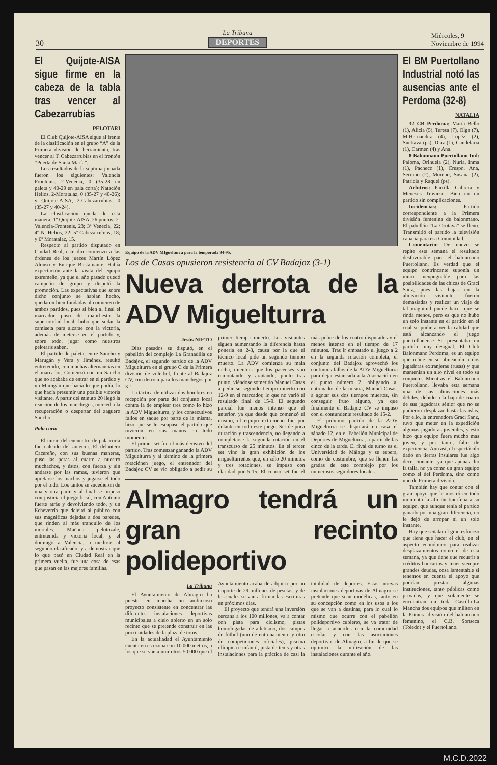30
La Tribuna
DEPORTES
Miércoles, 9
Noviembre de 1994
El Quijote-AISA sigue firme en la cabeza de la tabla tras vencer al Cabezarrubias
PELOTARI
El Club Quijote-AISA sigue al frente de la clasificación en el grupo “A” de la Primera división de herramienta, tras vencer al T. Cabezarrubias en el frontón “Puerta de Santa María”.
Los resultados de la séptima jornada fueron los siguientes: Valencia Frontenis, 2-Venecia, 0 (35-28 en paleta y 40-29 en pala corta); Natación Helios, 2-Moratalaz, 0 (35-27 y 40-26); y Quijote-AISA, 2-Cabezarrubias, 0 (35-27 y 40-24).
La clasificación queda de esta manera: 1º Quijote-AISA, 26 puntos; 2º Valencia-Frontenis, 23; 3º Venecia, 22; 4º N. Helios, 22; 5º Cabezarrubias, 18; y 6º Moratalaz, 15.
Respecto al partido disputado en Ciudad Real, este dio comienzo a las órdenes de los jueces Martín López Alonso y Enrique Bustamante. Había expectación ante la visita del equipo extremeño, ya que el año pasado quedó campeón de grupo y disputó la promoción. Las expectativas que sobre dicho conjunto se habían hecho, quedaron bien fundadas al comienzo de ambos partidos, pues si bien al final el marcador puso de manifiesto la superioridad local, hubo que sudar la camiseta para alzarse con la victoria, además de meterse en el partido y, sobre todo, jugar como nuestros pelotaris saben.
El partido de paleta, entre Sancho y Marugán y Vera y Jiménez, resultó entretenido, con muchas alternancias en el marcador. Comenzó con un Sancho que no acababa de entrar en el partido y un Marugán que hacía lo que podía, lo que hacía presumir una posible victoria visitante. A partir del minuto 20 llegó la reacción de los manchegos, merced a la recuperación o despertar del zaguero Sancho.
Pala corta
El inicio del encuentro de pala corta fue calcado del anterior. El delantero Cacereño, con sus buenas maneras, puso las peras al cuarto a nuestro muchachos, y éstos, con fuerza y sin andarse por las ramas, tuvieron que apretarse los machos y jugarse el todo por el todo. Los tantos se sucedieron de una y otra parte y al final se impuso con justicia el juego local, con Antonio fuerte atrás y devolviendo todo, y un Echeverría que deleitó al público con sus magníficas dejadas a dos paredes, que rinden al más tranquilo de los mortales. Mañana pelotozale, entretenida y victoria local, y el domingo a Valencia, a medirse al segundo clasificado, y a demostrar que lo que pasó en Ciudad Real en la primera vuelta, fue una cosa de esas que pasan en las mejores familias.
Equipo de la ADV MIguelturra para la temporada 94-95.
Los de Casas opusieron resistencia al CV Badajoz (3-1)
Nueva derrota de la ADV Miguelturra
Jesús NIETO
Días pasados se disputó, en el pabellón del complejo La Granadilla de Badajoz, el segundo partido de la ADV Miguelturra en el grupo C de la Primera división de voleibol, frente al Badajoz CV, con derrota para los manchegos por 3-1.
La táctica de utilizar dos hombres en recepción por parte del conjunto local contra la de emplear tres como lo hizo la ADV Miguelturra, y los consecutivos fallos en saque por parte de la misma, hizo que se le escapase el partido que tuvieron en sus manos en todo momento.
El primer set fue el más decisivo del partido. Tras comenzar ganando la ADV Miguelturra y al término de la primera rotaciónen juego, el entrenador del Badajoz CV se vio obligado a pedir su primer tiempo muerto. Los visitantes siguen aumentando la diferencia hasta ponerla en 2-8, causa por la que el técnico local pide un segundo tiempo muerto. La ADV comienza su mala racha, mientras que los pacenses van remontando y arañando, punto tras punto, viéndose sometido Manuel Casas a pedir su segundo tiempo muerto con 12-9 en el marcador, lo que no varió el resultado final de 15-9. El segundo parcial fue menos intenso que el anterior, ya que desde que comenzó el mismo, el equipo extremeño fue por delante en todo este juego. Set de poca duración y trascendencia, no llegando a completarse la segunda rotación en el transcurso de 25 minutos. En el tercer set vino la gran exhibición de los miguelturreños que, en sólo 20 minutos y tres rotaciones, se impuso con claridad por 5-15. El cuarto set fue el más pobre de los cuatro disputados y el menos intenso en el tiempo de 17 minutos. Tras ir empatado el juego a 2 en la segunda rotación completa, el conjunto del Badajoz aprovechó los continuos fallos de la ADV Miguelturra para dejar estancada a la Asociación en el punto número 2, obligando al entrenador de la misma, Manuel Casas, a agotar sus dos tiempos muertos, sin conseguir fruto alguno, ya que finalmente el Badajoz CV se impuso con el contundente resultado de 15-2.
El próximo partido de la ADV Miguelturra se disputará en casa el sábado 12, en el Pabellón Municipal de Deportes de Miguelturra, a partir de las cinco de la tarde. El rival de turno es el Universidad de Málaga y se espera, como de costumbre, que se llenen las gradas de este complejo por los numerosos seguidores locales.
Almagro tendrá un gran recinto polideportivo
La Tribuna
El Ayuntamiento de Almagro ha puesto en marcha un ambicioso proyecto consistente en concentrar las diferentes instalaciones deportivas municipales a cielo abierto en un solo recinto que se pretende construir en las proximidades de la plaza de toros.
En la actualiadad el Ayuntamiento cuenta en esa zona con 10.000 metros, a los que se van a unir otros 50.000 que el Ayuntamiento acaba de adquirir por un importe de 29 millones de pesetas, y de los cuales se van a firmar las escrituras en próximos días.
El proyecto que tendrá una inversión cercana a los 100 millones, va a contar con pista para ciclismo, pistas homologadas de atletismo, dos campos de fútbol (uno de entrenamiento y otro de competiciones oficiales), piscina olímpica e infantil, pista de tenis y otras instalaciones para la práctica de casi la totalidad de deportes. Estas nuevas instalaciones deportivas de Almagro se pretende que sean modélicas, tanto en su concepción como en los usos a los que se van a destinar, para lo cual lo mismo que ocurre con el pabellón polideportivo cubierto, se va tratar de llegar a acuerdos con la comunidad escolar y con las asociaciones deportivas de Almagro, a fin de que se optimice la utilización de las instalaciones durante el año.
El BM Puertollano Industrial notó las ausencias ante el Perdoma (32-8)
NATALIA
32 CB Perdoma: María Bello (1), Alicia (5), Teresa (7), Olga (7), M.Hernandez (4), Lopéz (2), Suetiava (ps), Diaz (1), Candelaria (1), Carmen (4) y Ana.
8 Balonmano Puertollano Ind: Paloma, Orihuela (2), Nuría, Inma (1), Pacheco (1), Crespo, Ana, Serrano (2), Moreno, Susana (2), Patricia y Raquel (ps).
Arbitros: Parrilla Cabrera y Meneses Travieso. Bien en un partido sin complicaciones.
Incidencias: Partido correspondiente a la Primera división femenina de balonmano. El pabellón “La Orotava” se lleno. Transmitió el partido la televisión canaria para esa Comunidad.
Comentario: De nuevo se repite esta semana el resultado desfavorable para el balonmano Puertollano. Es verdad que el equipo contrincante suponía un muro inexpugnable para las posibilidades de las chicas de Graci Sanz, pues las bajas en la alineación visitante, fueron demasiadas y realizar un viaje de tal magnitud puede hacer que se rinda menos, pero es que no hubo un solo instante en el partido en el cual se pudiera ver la calidad que está alcanzando el juego puertollanense Se presentaba un partido muy desigual. El Club Balonmano Perdoma, es un equipo que reúne en su alineación a dos jugadoras extranjeras (rusas) y que mantenían un alto nivel en todo su conjunto. Mientras el Balonmano Puertollano, llevaba esta semana una de sus alineaciones más débiles, debido a la baja de cuatro de sus jugadoras sénior que no se pudieron desplazar hasta las islas. Por ello, la entrenadora Graci Sanz, tuvo que meter en la expedición algunas jugadoras juveniles, y esto hizo que equipo fuera mucho mas joven, y por tanto, falto de experiencia. Aun así, el espectáculo dado en tierras insulares fue algo decepcionante, ya que apenas dio la talla, no ya como un gran equipo como el del Perdoma, sino como uno de Primera división.
También hay que contar con el gran apoyo que le mostró en todo momento la afición tinerfeña a su equipo, que aunque tenía el partido ganado por una gran diferencia, no le dejó de arropar ni un solo instante.
Hay que señalar el gran esfuerzo que tiene que hacer el club, en el aspecto económico para realizar desplazamientos como el de esta semana, ya que tiene que recurrir a créditos bancarios y tener siempre grandes deudas, cosa lamentable si tenemos en cuenta el apoyo que podrían prestar algunas instituciones, tanto públicas como privadas, y que solamente se encuentran en toda Castilla-La Mancha dos equipos que militen en la Primera división del balonmano femenino, el C.B. Sonseca (Toledo) y el Puertollano.
M.C.D.2022